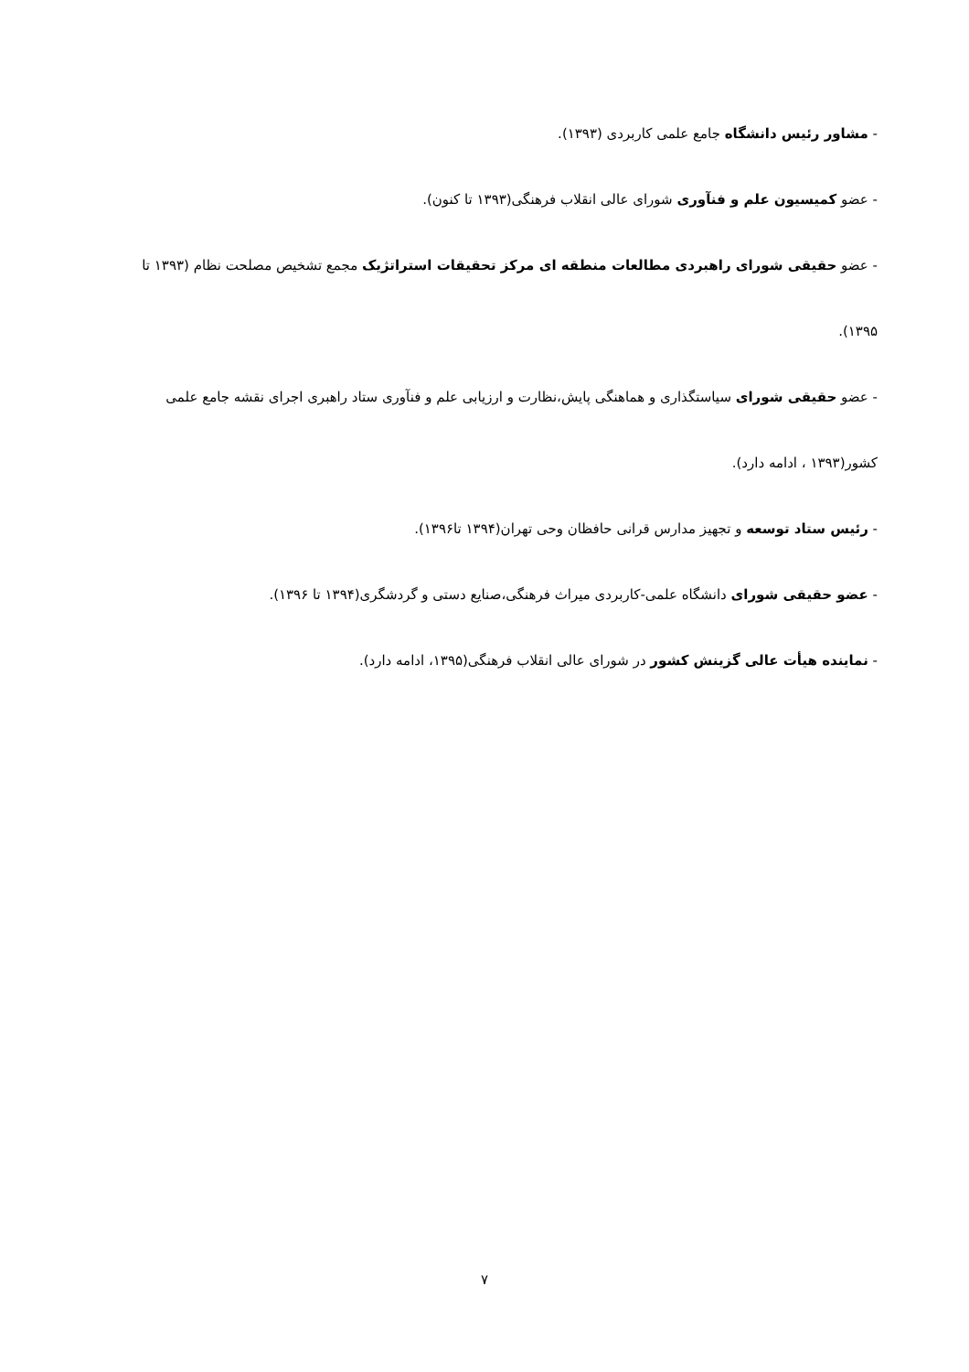- مشاور رئیس دانشگاه جامع علمی کاربردی (۱۳۹۳).
- عضو کمیسیون علم و فنآوری شورای عالی انقلاب فرهنگی(۱۳۹۳ تا کنون).
- عضو حقیقی شورای راهبردی مطالعات منطقه ای مرکز تحقیقات استراتژیک مجمع تشخیص مصلحت نظام (۱۳۹۳ تا ۱۳۹۵).
- عضو حقیقی شورای سیاستگذاری و هماهنگی پایش،نظارت و ارزیابی علم و فنآوری ستاد راهبری اجرای نقشه جامع علمی کشور(۱۳۹۳ ، ادامه دارد).
- رئیس ستاد توسعه و تجهیز مدارس قرانی حافظان وحی تهران(۱۳۹۴ تا۱۳۹۶).
- عضو حقیقی شورای دانشگاه علمی-کاربردی میراث فرهنگی،صنایع دستی و گردشگری(۱۳۹۴ تا ۱۳۹۶).
- نماینده هیأت عالی گزینش کشور در شورای عالی انقلاب فرهنگی(۱۳۹۵، ادامه دارد).
۷